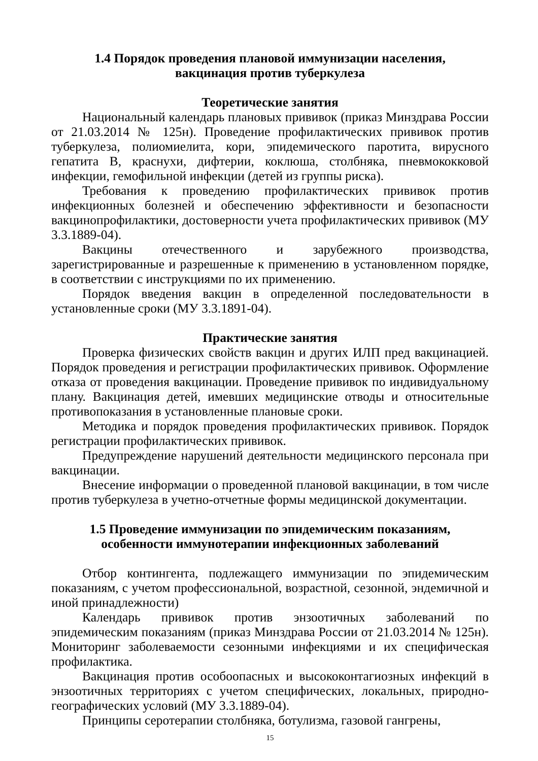1.4 Порядок проведения плановой иммунизации населения,
вакцинация против туберкулеза
Теоретические занятия
Национальный календарь плановых прививок (приказ Минздрава России от 21.03.2014 № 125н). Проведение профилактических прививок против туберкулеза, полиомиелита, кори, эпидемического паротита, вирусного гепатита В, краснухи, дифтерии, коклюша, столбняка, пневмококковой инфекции, гемофильной инфекции (детей из группы риска).
Требования к проведению профилактических прививок против инфекционных болезней и обеспечению эффективности и безопасности вакцинопрофилактики, достоверности учета профилактических прививок (МУ 3.3.1889-04).
Вакцины отечественного и зарубежного производства, зарегистрированные и разрешенные к применению в установленном порядке, в соответствии с инструкциями по их применению.
Порядок введения вакцин в определенной последовательности в установленные сроки (МУ 3.3.1891-04).
Практические занятия
Проверка физических свойств вакцин и других ИЛП пред вакцинацией. Порядок проведения и регистрации профилактических прививок. Оформление отказа от проведения вакцинации. Проведение прививок по индивидуальному плану. Вакцинация детей, имевших медицинские отводы и относительные противопоказания в установленные плановые сроки.
Методика и порядок проведения профилактических прививок. Порядок регистрации профилактических прививок.
Предупреждение нарушений деятельности медицинского персонала при вакцинации.
Внесение информации о проведенной плановой вакцинации, в том числе против туберкулеза в учетно-отчетные формы медицинской документации.
1.5 Проведение иммунизации по эпидемическим показаниям,
особенности иммунотерапии инфекционных заболеваний
Отбор контингента, подлежащего иммунизации по эпидемическим показаниям, с учетом профессиональной, возрастной, сезонной, эндемичной и иной принадлежности)
Календарь прививок против энзоотичных заболеваний по эпидемическим показаниям (приказ Минздрава России от 21.03.2014 № 125н). Мониторинг заболеваемости сезонными инфекциями и их специфическая профилактика.
Вакцинация против особоопасных и высококонтагиозных инфекций в энзоотичных территориях с учетом специфических, локальных, природно-географических условий (МУ 3.3.1889-04).
Принципы серотерапии столбняка, ботулизма, газовой гангрены,
15